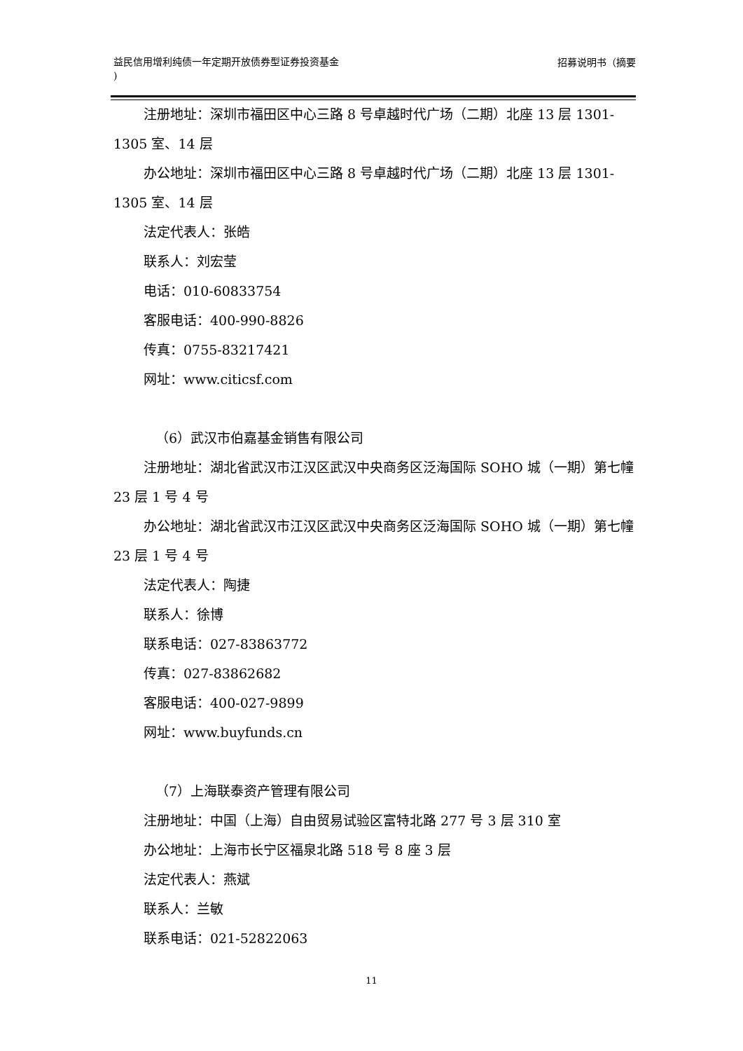益民信用增利纯债一年定期开放债券型证券投资基金
)
招募说明书（摘要
注册地址：深圳市福田区中心三路 8 号卓越时代广场（二期）北座 13 层 1301-1305 室、14 层
办公地址：深圳市福田区中心三路 8 号卓越时代广场（二期）北座 13 层 1301-1305 室、14 层
法定代表人：张皓
联系人：刘宏莹
电话：010-60833754
客服电话：400-990-8826
传真：0755-83217421
网址：www.citicsf.com
（6）武汉市伯嘉基金销售有限公司
注册地址：湖北省武汉市江汉区武汉中央商务区泛海国际 SOHO 城（一期）第七幢 23 层 1 号 4 号
办公地址：湖北省武汉市江汉区武汉中央商务区泛海国际 SOHO 城（一期）第七幢 23 层 1 号 4 号
法定代表人：陶捷
联系人：徐博
联系电话：027-83863772
传真：027-83862682
客服电话：400-027-9899
网址：www.buyfunds.cn
（7）上海联泰资产管理有限公司
注册地址：中国（上海）自由贸易试验区富特北路 277 号 3 层 310 室
办公地址：上海市长宁区福泉北路 518 号 8 座 3 层
法定代表人：燕斌
联系人：兰敏
联系电话：021-52822063
11